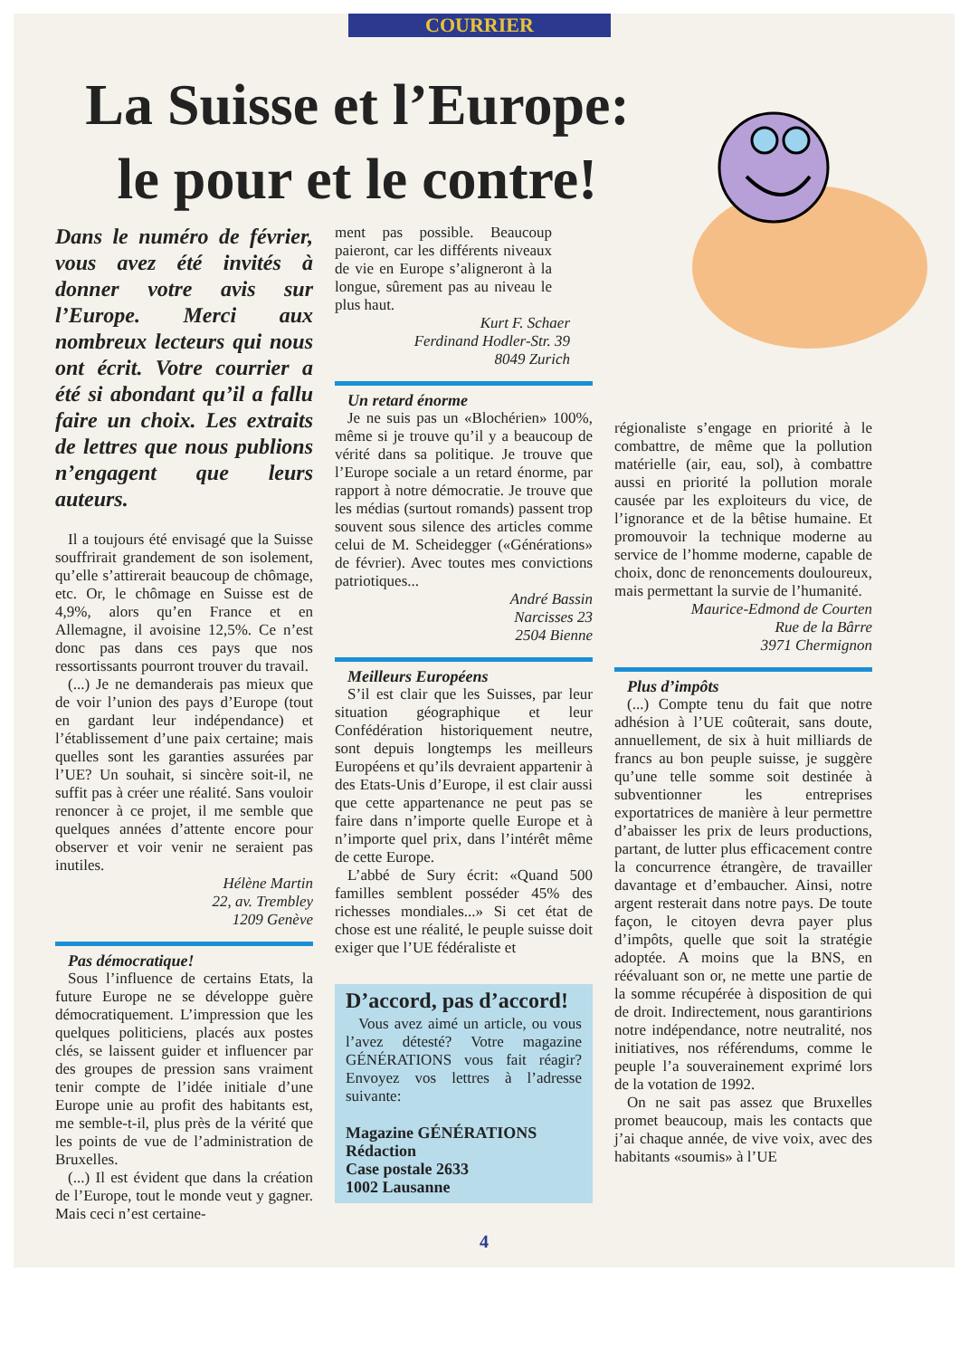COURRIER
La Suisse et l’Europe:
le pour et le contre!
Dans le numéro de février, vous avez été invités à donner votre avis sur l’Europe. Merci aux nombreux lecteurs qui nous ont écrit. Votre courrier a été si abondant qu’il a fallu faire un choix. Les extraits de lettres que nous publions n’engagent que leurs auteurs.
Il a toujours été envisagé que la Suisse souffrirait grandement de son isolement, qu’elle s’attirerait beaucoup de chômage, etc. Or, le chômage en Suisse est de 4,9%, alors qu’en France et en Allemagne, il avoisine 12,5%. Ce n’est donc pas dans ces pays que nos ressortissants pourront trouver du travail.
(...) Je ne demanderais pas mieux que de voir l’union des pays d’Europe (tout en gardant leur indépendance) et l’établissement d’une paix certaine; mais quelles sont les garanties assurées par l’UE? Un souhait, si sincère soit-il, ne suffit pas à créer une réalité. Sans vouloir renoncer à ce projet, il me semble que quelques années d’attente encore pour observer et voir venir ne seraient pas inutiles.
Hélène Martin
22, av. Trembley
1209 Genève
Pas démocratique!
Sous l’influence de certains Etats, la future Europe ne se développe guère démocratiquement. L’impression que les quelques politiciens, placés aux postes clés, se laissent guider et influencer par des groupes de pression sans vraiment tenir compte de l’idée initiale d’une Europe unie au profit des habitants est, me semble-t-il, plus près de la vérité que les points de vue de l’administration de Bruxelles.
(...) Il est évident que dans la création de l’Europe, tout le monde veut y gagner. Mais ceci n’est certaine-
ment pas possible. Beaucoup paieront, car les différents niveaux de vie en Europe s’aligneront à la longue, sûrement pas au niveau le plus haut.
Kurt F. Schaer
Ferdinand Hodler-Str. 39
8049 Zurich
Un retard énorme
Je ne suis pas un «Blochérien» 100%, même si je trouve qu’il y a beaucoup de vérité dans sa politique. Je trouve que l’Europe sociale a un retard énorme, par rapport à notre démocratie. Je trouve que les médias (surtout romands) passent trop souvent sous silence des articles comme celui de M. Scheidegger («Générations» de février). Avec toutes mes convictions patriotiques...
André Bassin
Narcisses 23
2504 Bienne
Meilleurs Européens
S’il est clair que les Suisses, par leur situation géographique et leur Confédération historiquement neutre, sont depuis longtemps les meilleurs Européens et qu’ils devraient appartenir à des Etats-Unis d’Europe, il est clair aussi que cette appartenance ne peut pas se faire dans n’importe quelle Europe et à n’importe quel prix, dans l’intérêt même de cette Europe.
L’abbé de Sury écrit: «Quand 500 familles semblent posséder 45% des richesses mondiales...» Si cet état de chose est une réalité, le peuple suisse doit exiger que l’UE fédéraliste et
D’accord, pas d’accord!
Vous avez aimé un article, ou vous l’avez détesté? Votre magazine GÉNÉRATIONS vous fait réagir? Envoyez vos lettres à l’adresse suivante:
Magazine GÉNÉRATIONS
Rédaction
Case postale 2633
1002 Lausanne
régionaliste s’engage en priorité à le combattre, de même que la pollution matérielle (air, eau, sol), à combattre aussi en priorité la pollution morale causée par les exploiteurs du vice, de l’ignorance et de la bêtise humaine. Et promouvoir la technique moderne au service de l’homme moderne, capable de choix, donc de renoncements douloureux, mais permettant la survie de l’humanité.
Maurice-Edmond de Courten
Rue de la Bârre
3971 Chermignon
Plus d’impôts
(...) Compte tenu du fait que notre adhésion à l’UE coûterait, sans doute, annuellement, de six à huit milliards de francs au bon peuple suisse, je suggère qu’une telle somme soit destinée à subventionner les entreprises exportatrices de manière à leur permettre d’abaisser les prix de leurs productions, partant, de lutter plus efficacement contre la concurrence étrangère, de travailler davantage et d’embaucher. Ainsi, notre argent resterait dans notre pays. De toute façon, le citoyen devra payer plus d’impôts, quelle que soit la stratégie adoptée. A moins que la BNS, en réévaluant son or, ne mette une partie de la somme récupérée à disposition de qui de droit. Indirectement, nous garantirions notre indépendance, notre neutralité, nos initiatives, nos référendums, comme le peuple l’a souverainement exprimé lors de la votation de 1992.
On ne sait pas assez que Bruxelles promet beaucoup, mais les contacts que j’ai chaque année, de vive voix, avec des habitants «soumis» à l’UE
4